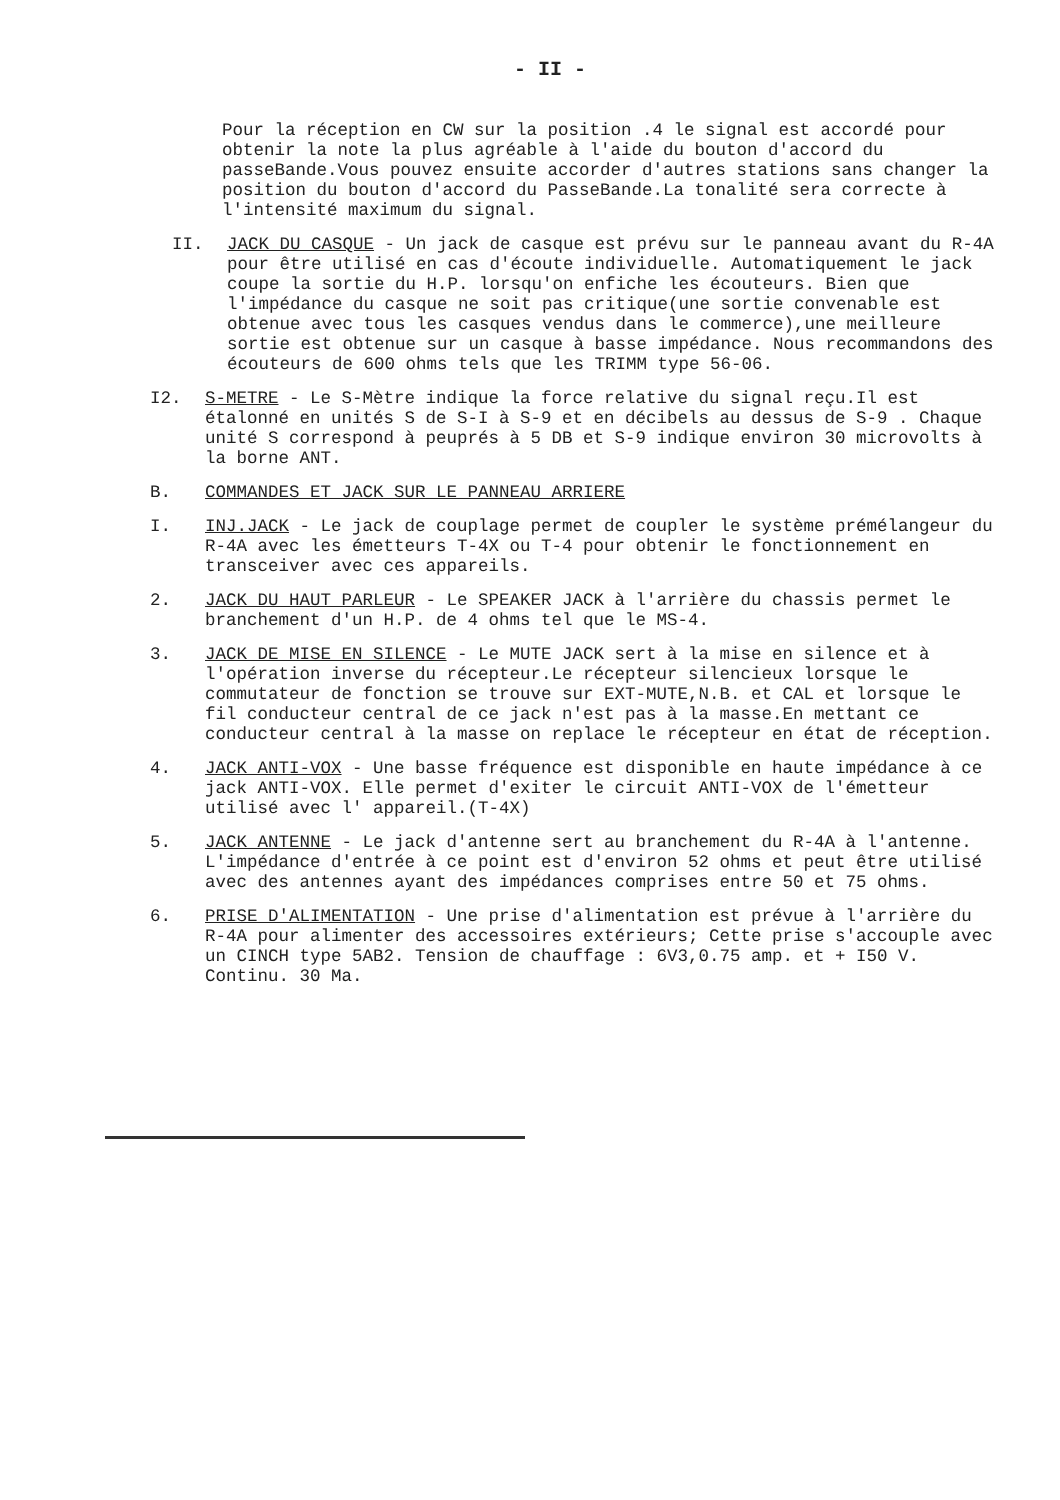- II -
Pour la réception en CW sur la position .4 le signal est accordé pour obtenir la note la plus agréable à l'aide du bouton d'accord du passeBande.Vous pouvez ensuite accorder d'autres stations sans changer la position du bouton d'accord du PasseBande.La tonalité sera correcte à l'intensité maximum du signal.
II. JACK DU CASQUE - Un jack de casque est prévu sur le panneau avant du R-4A pour être utilisé en cas d'écoute individuelle. Automatiquement le jack coupe la sortie du H.P. lorsqu'on enfiche les écouteurs. Bien que l'impédance du casque ne soit pas critique(une sortie convenable est obtenue avec tous les casques vendus dans le commerce),une meilleure sortie est obtenue sur un casque à basse impédance. Nous recommandons des écouteurs de 600 ohms tels que les TRIMM type 56-06.
I2. S-METRE - Le S-Mètre indique la force relative du signal reçu.Il est étalonné en unités S de S-I à S-9 et en décibels au dessus de S-9 . Chaque unité S correspond à peuprés à 5 DB et S-9 indique environ 30 microvolts à la borne ANT.
B. COMMANDES ET JACK SUR LE PANNEAU ARRIERE
I. INJ.JACK - Le jack de couplage permet de coupler le système prémélangeur du R-4A avec les émetteurs T-4X ou T-4 pour obtenir le fonctionnement en transceiver avec ces appareils.
2. JACK DU HAUT PARLEUR - Le SPEAKER JACK à l'arrière du chassis permet le branchement d'un H.P. de 4 ohms tel que le MS-4.
3. JACK DE MISE EN SILENCE - Le MUTE JACK sert à la mise en silence et à l'opération inverse du récepteur.Le récepteur silencieux lorsque le commutateur de fonction se trouve sur EXT-MUTE,N.B. et CAL et lorsque le fil conducteur central de ce jack n'est pas à la masse.En mettant ce conducteur central à la masse on replace le récepteur en état de réception.
4. JACK ANTI-VOX - Une basse fréquence est disponible en haute impédance à ce jack ANTI-VOX. Elle permet d'exiter le circuit ANTI-VOX de l'émetteur utilisé avec l' appareil.(T-4X)
5. JACK ANTENNE - Le jack d'antenne sert au branchement du R-4A à l'antenne. L'impédance d'entrée à ce point est d'environ 52 ohms et peut être utilisé avec des antennes ayant des impédances comprises entre 50 et 75 ohms.
6. PRISE D'ALIMENTATION - Une prise d'alimentation est prévue à l'arrière du R-4A pour alimenter des accessoires extérieurs; Cette prise s'accouple avec un CINCH type 5AB2. Tension de chauffage : 6V3,0.75 amp. et + I50 V. Continu. 30 Ma.